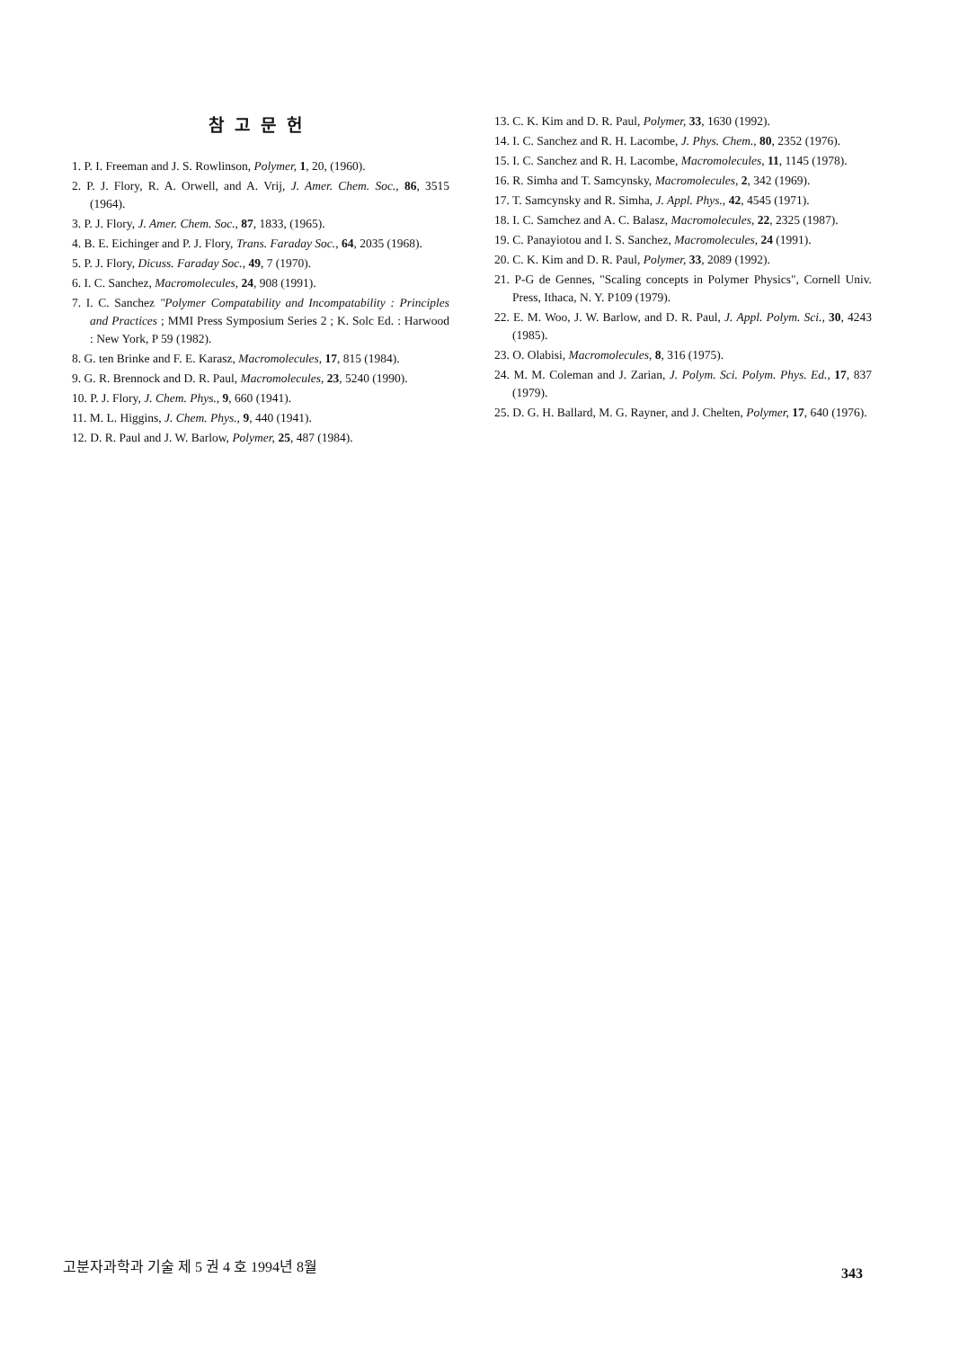참고문헌
1. P. I. Freeman and J. S. Rowlinson, Polymer, 1, 20, (1960).
2. P. J. Flory, R. A. Orwell, and A. Vrij, J. Amer. Chem. Soc., 86, 3515 (1964).
3. P. J. Flory, J. Amer. Chem. Soc., 87, 1833, (1965).
4. B. E. Eichinger and P. J. Flory, Trans. Faraday Soc., 64, 2035 (1968).
5. P. J. Flory, Dicuss. Faraday Soc., 49, 7 (1970).
6. I. C. Sanchez, Macromolecules, 24, 908 (1991).
7. I. C. Sanchez "Polymer Compatability and Incompatability : Principles and Practices ; MMI Press Symposium Series 2 ; K. Solc Ed. : Harwood : New York, P 59 (1982).
8. G. ten Brinke and F. E. Karasz, Macromolecules, 17, 815 (1984).
9. G. R. Brennock and D. R. Paul, Macromolecules, 23, 5240 (1990).
10. P. J. Flory, J. Chem. Phys., 9, 660 (1941).
11. M. L. Higgins, J. Chem. Phys., 9, 440 (1941).
12. D. R. Paul and J. W. Barlow, Polymer, 25, 487 (1984).
13. C. K. Kim and D. R. Paul, Polymer, 33, 1630 (1992).
14. I. C. Sanchez and R. H. Lacombe, J. Phys. Chem., 80, 2352 (1976).
15. I. C. Sanchez and R. H. Lacombe, Macromolecules, 11, 1145 (1978).
16. R. Simha and T. Samcynsky, Macromolecules, 2, 342 (1969).
17. T. Samcynsky and R. Simha, J. Appl. Phys., 42, 4545 (1971).
18. I. C. Samchez and A. C. Balasz, Macromolecules, 22, 2325 (1987).
19. C. Panayiotou and I. S. Sanchez, Macromolecules, 24 (1991).
20. C. K. Kim and D. R. Paul, Polymer, 33, 2089 (1992).
21. P-G de Gennes, "Scaling concepts in Polymer Physics", Cornell Univ. Press, Ithaca, N. Y. P109 (1979).
22. E. M. Woo, J. W. Barlow, and D. R. Paul, J. Appl. Polym. Sci., 30, 4243 (1985).
23. O. Olabisi, Macromolecules, 8, 316 (1975).
24. M. M. Coleman and J. Zarian, J. Polym. Sci. Polym. Phys. Ed., 17, 837 (1979).
25. D. G. H. Ballard, M. G. Rayner, and J. Chelten, Polymer, 17, 640 (1976).
고분자과학과 기술 제 5 권 4 호 1994년 8월 343